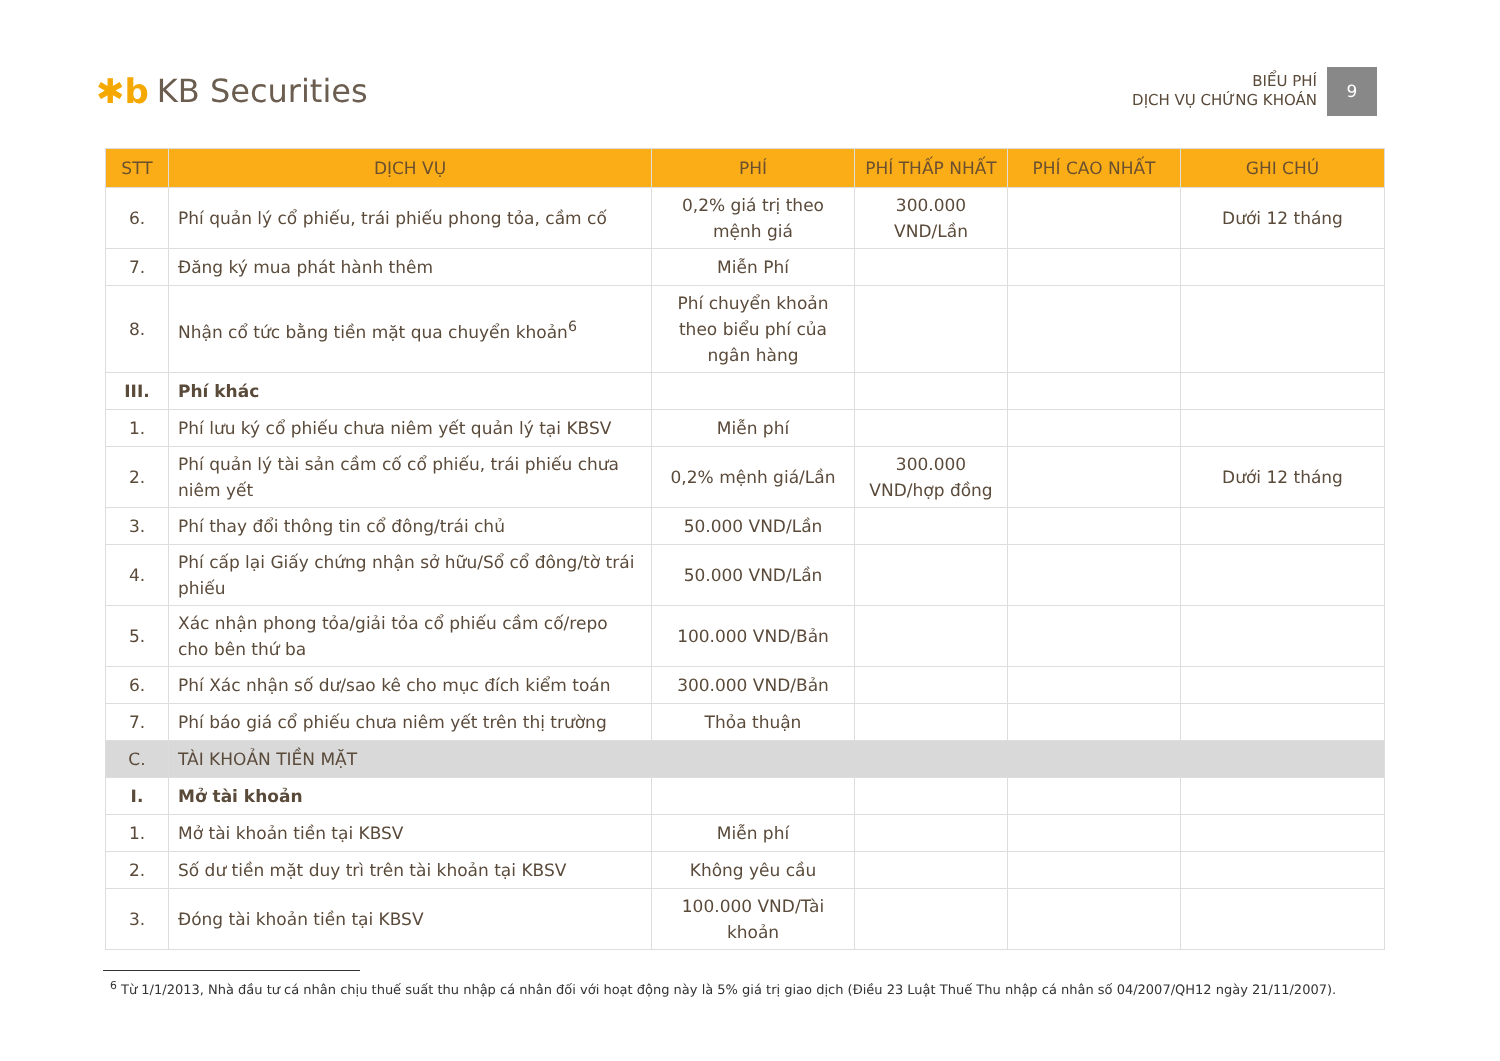✱b KB Securities
BIỂU PHÍ
DỊCH VỤ CHỨNG KHOÁN
9
| STT | DỊCH VỤ | PHÍ | PHÍ THẤP NHẤT | PHÍ CAO NHẤT | GHI CHÚ |
| --- | --- | --- | --- | --- | --- |
| 6. | Phí quản lý cổ phiếu, trái phiếu phong tỏa, cầm cố | 0,2% giá trị theo mệnh giá | 300.000 VND/Lần | | Dưới 12 tháng |
| 7. | Đăng ký mua phát hành thêm | Miễn Phí | | | |
| 8. | Nhận cổ tức bằng tiền mặt qua chuyển khoản<sup>6</sup> | Phí chuyển khoản theo biểu phí của ngân hàng | | | |
| III. | Phí khác | | | | |
| 1. | Phí lưu ký cổ phiếu chưa niêm yết quản lý tại KBSV | Miễn phí | | | |
| 2. | Phí quản lý tài sản cầm cố cổ phiếu, trái phiếu chưa niêm yết | 0,2% mệnh giá/Lần | 300.000 VND/hợp đồng | | Dưới 12 tháng |
| 3. | Phí thay đổi thông tin cổ đông/trái chủ | 50.000 VND/Lần | | | |
| 4. | Phí cấp lại Giấy chứng nhận sở hữu/Sổ cổ đông/tờ trái phiếu | 50.000 VND/Lần | | | |
| 5. | Xác nhận phong tỏa/giải tỏa cổ phiếu cầm cố/repo cho bên thứ ba | 100.000 VND/Bản | | | |
| 6. | Phí Xác nhận số dư/sao kê cho mục đích kiểm toán | 300.000 VND/Bản | | | |
| 7. | Phí báo giá cổ phiếu chưa niêm yết trên thị trường | Thỏa thuận | | | |
| C. | TÀI KHOẢN TIỀN MẶT | | | | |
| I. | Mở tài khoản | | | | |
| 1. | Mở tài khoản tiền tại KBSV | Miễn phí | | | |
| 2. | Số dư tiền mặt duy trì trên tài khoản tại KBSV | Không yêu cầu | | | |
| 3. | Đóng tài khoản tiền tại KBSV | 100.000 VND/Tài khoản | | | |
<sup>6</sup> Từ 1/1/2013, Nhà đầu tư cá nhân chịu thuế suất thu nhập cá nhân đối với hoạt động này là 5% giá trị giao dịch (Điều 23 Luật Thuế Thu nhập cá nhân số 04/2007/QH12 ngày 21/11/2007).